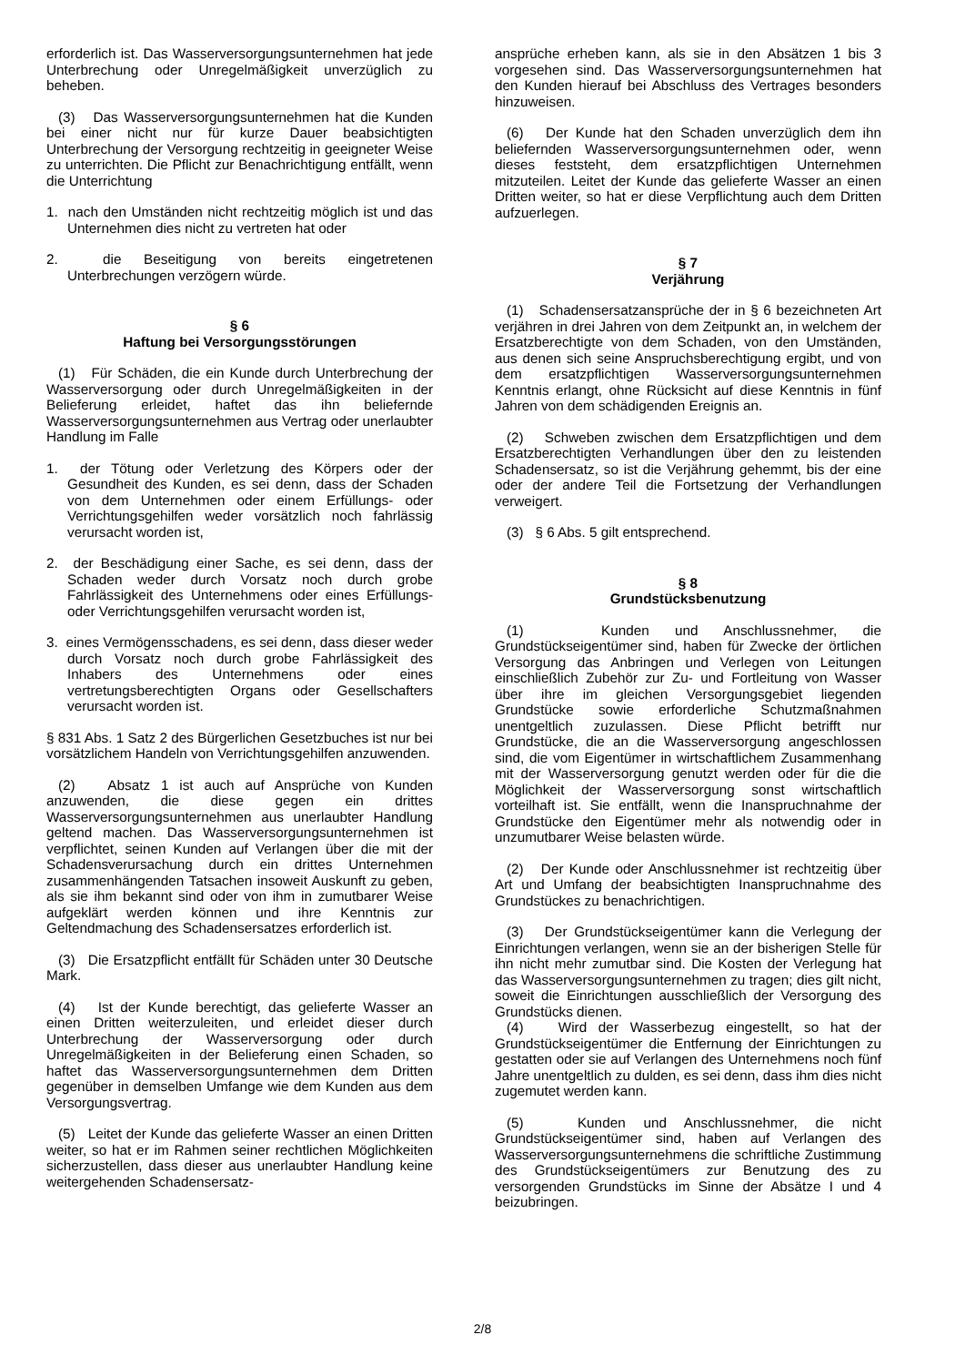erforderlich ist. Das Wasserversorgungsunternehmen hat jede Unterbrechung oder Unregelmäßigkeit unverzüglich zu beheben.
(3) Das Wasserversorgungsunternehmen hat die Kunden bei einer nicht nur für kurze Dauer beabsichtigten Unterbrechung der Versorgung rechtzeitig in geeigneter Weise zu unterrichten. Die Pflicht zur Benachrichtigung entfällt, wenn die Unterrichtung
1. nach den Umständen nicht rechtzeitig möglich ist und das Unternehmen dies nicht zu vertreten hat oder
2. die Beseitigung von bereits eingetretenen Unterbrechungen verzögern würde.
§ 6
Haftung bei Versorgungsstörungen
(1) Für Schäden, die ein Kunde durch Unterbrechung der Wasserversorgung oder durch Unregelmäßigkeiten in der Belieferung erleidet, haftet das ihn beliefernde Wasserversorgungsunternehmen aus Vertrag oder unerlaubter Handlung im Falle
1. der Tötung oder Verletzung des Körpers oder der Gesundheit des Kunden, es sei denn, dass der Schaden von dem Unternehmen oder einem Erfüllungs- oder Verrichtungsgehilfen weder vorsätzlich noch fahrlässig verursacht worden ist,
2. der Beschädigung einer Sache, es sei denn, dass der Schaden weder durch Vorsatz noch durch grobe Fahrlässigkeit des Unternehmens oder eines Erfüllungs- oder Verrichtungsgehilfen verursacht worden ist,
3. eines Vermögensschadens, es sei denn, dass dieser weder durch Vorsatz noch durch grobe Fahrlässigkeit des Inhabers des Unternehmens oder eines vertretungsberechtigten Organs oder Gesellschafters verursacht worden ist.
§ 831 Abs. 1 Satz 2 des Bürgerlichen Gesetzbuches ist nur bei vorsätzlichem Handeln von Verrichtungsgehilfen anzuwenden.
(2) Absatz 1 ist auch auf Ansprüche von Kunden anzuwenden, die diese gegen ein drittes Wasserversorgungsunternehmen aus unerlaubter Handlung geltend machen. Das Wasserversorgungsunternehmen ist verpflichtet, seinen Kunden auf Verlangen über die mit der Schadensverursachung durch ein drittes Unternehmen zusammenhängenden Tatsachen insoweit Auskunft zu geben, als sie ihm bekannt sind oder von ihm in zumutbarer Weise aufgeklärt werden können und ihre Kenntnis zur Geltendmachung des Schadensersatzes erforderlich ist.
(3) Die Ersatzpflicht entfällt für Schäden unter 30 Deutsche Mark.
(4) Ist der Kunde berechtigt, das gelieferte Wasser an einen Dritten weiterzuleiten, und erleidet dieser durch Unterbrechung der Wasserversorgung oder durch Unregelmäßigkeiten in der Belieferung einen Schaden, so haftet das Wasserversorgungsunternehmen dem Dritten gegenüber in demselben Umfange wie dem Kunden aus dem Versorgungsvertrag.
(5) Leitet der Kunde das gelieferte Wasser an einen Dritten weiter, so hat er im Rahmen seiner rechtlichen Möglichkeiten sicherzustellen, dass dieser aus unerlaubter Handlung keine weitergehenden Schadensersatz-
ansprüche erheben kann, als sie in den Absätzen 1 bis 3 vorgesehen sind. Das Wasserversorgungsunternehmen hat den Kunden hierauf bei Abschluss des Vertrages besonders hinzuweisen.
(6) Der Kunde hat den Schaden unverzüglich dem ihn beliefernden Wasserversorgungsunternehmen oder, wenn dieses feststeht, dem ersatzpflichtigen Unternehmen mitzuteilen. Leitet der Kunde das gelieferte Wasser an einen Dritten weiter, so hat er diese Verpflichtung auch dem Dritten aufzuerlegen.
§ 7
Verjährung
(1) Schadensersatzansprüche der in § 6 bezeichneten Art verjähren in drei Jahren von dem Zeitpunkt an, in welchem der Ersatzberechtigte von dem Schaden, von den Umständen, aus denen sich seine Anspruchsberechtigung ergibt, und von dem ersatzpflichtigen Wasserversorgungsunternehmen Kenntnis erlangt, ohne Rücksicht auf diese Kenntnis in fünf Jahren von dem schädigenden Ereignis an.
(2) Schweben zwischen dem Ersatzpflichtigen und dem Ersatzberechtigten Verhandlungen über den zu leistenden Schadensersatz, so ist die Verjährung gehemmt, bis der eine oder der andere Teil die Fortsetzung der Verhandlungen verweigert.
(3) § 6 Abs. 5 gilt entsprechend.
§ 8
Grundstücksbenutzung
(1) Kunden und Anschlussnehmer, die Grundstückseigentümer sind, haben für Zwecke der örtlichen Versorgung das Anbringen und Verlegen von Leitungen einschließlich Zubehör zur Zu- und Fortleitung von Wasser über ihre im gleichen Versorgungsgebiet liegenden Grundstücke sowie erforderliche Schutzmaßnahmen unentgeltlich zuzulassen. Diese Pflicht betrifft nur Grundstücke, die an die Wasserversorgung angeschlossen sind, die vom Eigentümer in wirtschaftlichem Zusammenhang mit der Wasserversorgung genutzt werden oder für die die Möglichkeit der Wasserversorgung sonst wirtschaftlich vorteilhaft ist. Sie entfällt, wenn die Inanspruchnahme der Grundstücke den Eigentümer mehr als notwendig oder in unzumutbarer Weise belasten würde.
(2) Der Kunde oder Anschlussnehmer ist rechtzeitig über Art und Umfang der beabsichtigten Inanspruchnahme des Grundstückes zu benachrichtigen.
(3) Der Grundstückseigentümer kann die Verlegung der Einrichtungen verlangen, wenn sie an der bisherigen Stelle für ihn nicht mehr zumutbar sind. Die Kosten der Verlegung hat das Wasserversorgungsunternehmen zu tragen; dies gilt nicht, soweit die Einrichtungen ausschließlich der Versorgung des Grundstücks dienen.
(4) Wird der Wasserbezug eingestellt, so hat der Grundstückseigentümer die Entfernung der Einrichtungen zu gestatten oder sie auf Verlangen des Unternehmens noch fünf Jahre unentgeltlich zu dulden, es sei denn, dass ihm dies nicht zugemutet werden kann.
(5) Kunden und Anschlussnehmer, die nicht Grundstückseigentümer sind, haben auf Verlangen des Wasserversorgungsunternehmens die schriftliche Zustimmung des Grundstückseigentümers zur Benutzung des zu versorgenden Grundstücks im Sinne der Absätze I und 4 beizubringen.
2/8